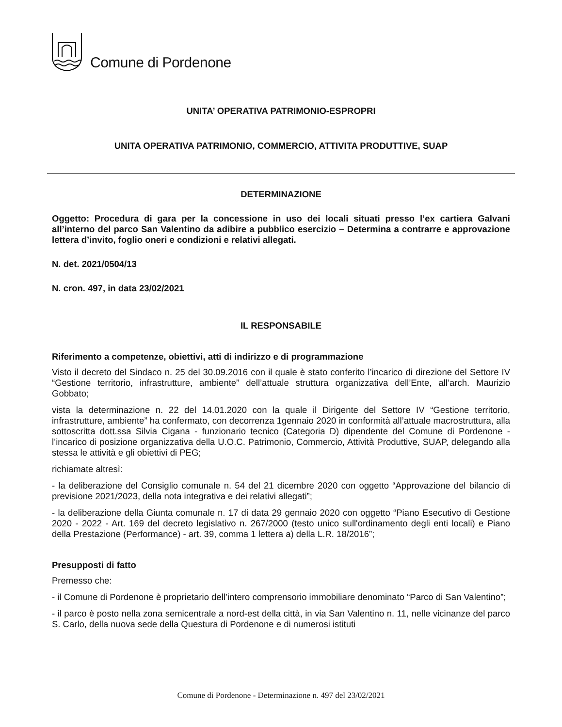Comune di Pordenone
UNITA’ OPERATIVA PATRIMONIO-ESPROPRI
UNITA OPERATIVA PATRIMONIO, COMMERCIO, ATTIVITA PRODUTTIVE, SUAP
DETERMINAZIONE
Oggetto: Procedura di gara per la concessione in uso dei locali situati presso l’ex cartiera Galvani all’interno del parco San Valentino da adibire a pubblico esercizio – Determina a contrarre e approvazione lettera d’invito, foglio oneri e condizioni e relativi allegati.
N. det. 2021/0504/13
N. cron. 497, in data 23/02/2021
IL RESPONSABILE
Riferimento a competenze, obiettivi, atti di indirizzo e di programmazione
Visto il decreto del Sindaco n. 25 del 30.09.2016 con il quale è stato conferito l’incarico di direzione del Settore IV “Gestione territorio, infrastrutture, ambiente” dell’attuale struttura organizzativa dell’Ente, all’arch. Maurizio Gobbato;
vista la determinazione n. 22 del 14.01.2020 con la quale il Dirigente del Settore IV “Gestione territorio, infrastrutture, ambiente” ha confermato, con decorrenza 1gennaio 2020 in conformità all’attuale macrostruttura, alla sottoscritta dott.ssa Silvia Cigana - funzionario tecnico (Categoria D) dipendente del Comune di Pordenone - l’incarico di posizione organizzativa della U.O.C. Patrimonio, Commercio, Attività Produttive, SUAP, delegando alla stessa le attività e gli obiettivi di PEG;
richiamate altresì:
- la deliberazione del Consiglio comunale n. 54 del 21 dicembre 2020 con oggetto “Approvazione del bilancio di previsione 2021/2023, della nota integrativa e dei relativi allegati”;
- la deliberazione della Giunta comunale n. 17 di data 29 gennaio 2020 con oggetto “Piano Esecutivo di Gestione 2020 - 2022 - Art. 169 del decreto legislativo n. 267/2000 (testo unico sull'ordinamento degli enti locali) e Piano della Prestazione (Performance) - art. 39, comma 1 lettera a) della L.R. 18/2016”;
Presupposti di fatto
Premesso che:
- il Comune di Pordenone è proprietario dell’intero comprensorio immobiliare denominato “Parco di San Valentino”;
- il parco è posto nella zona semicentrale a nord-est della città, in via San Valentino n. 11, nelle vicinanze del parco S. Carlo, della nuova sede della Questura di Pordenone e di numerosi istituti
Comune di Pordenone - Determinazione n. 497 del 23/02/2021